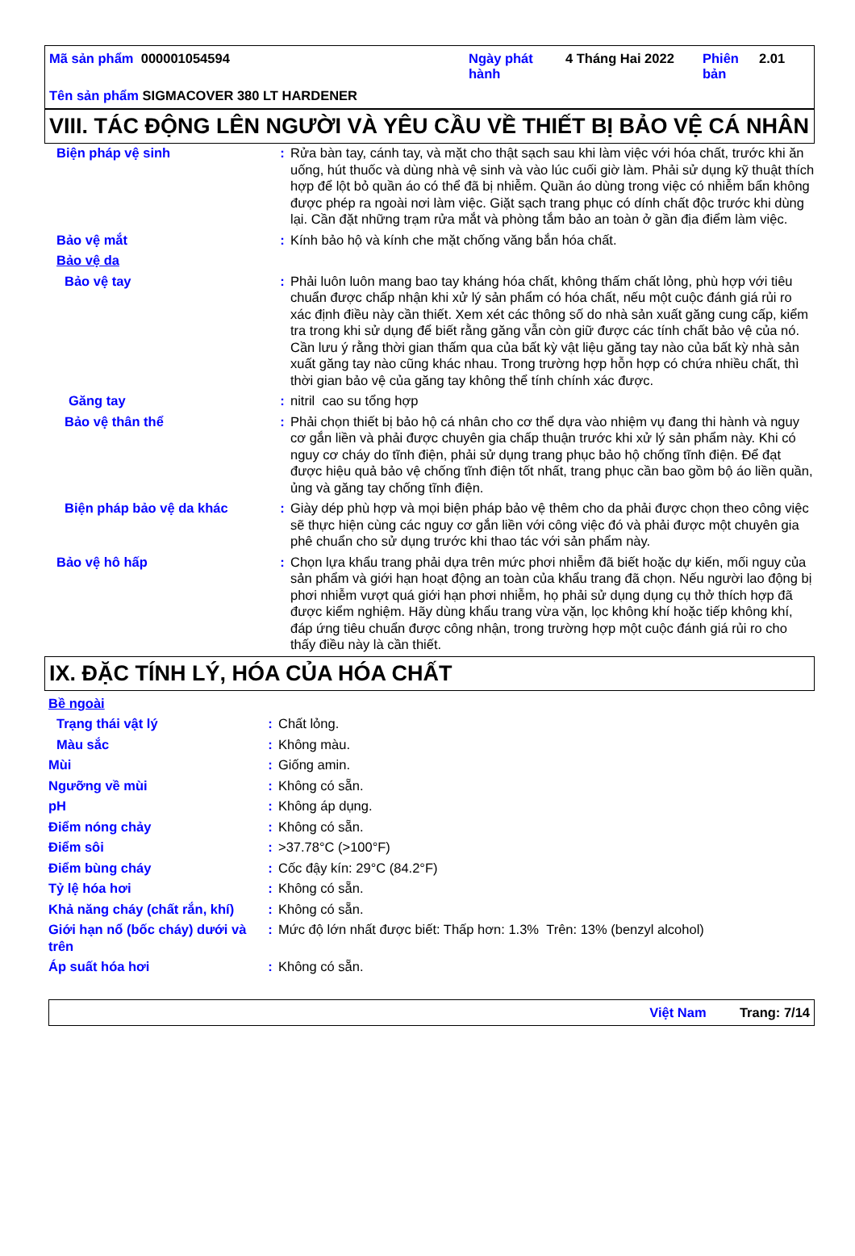Mã sản phẩm 000001054594 Ngày phát hành
4 Tháng Hai 2022 Phiên bản
2.01
Tên sản phẩm SIGMACOVER 380 LT HARDENER
VIII. TÁC ĐỘNG LÊN NGƯỜI VÀ YÊU CẦU VỀ THIẾT BỊ BẢO VỆ CÁ NHÂN
| Biện pháp vệ sinh | : | Rửa bàn tay, cánh tay, và mặt cho thật sạch sau khi làm việc với hóa chất, trước khi ăn uống, hút thuốc và dùng nhà vệ sinh và vào lúc cuối giờ làm. Phải sử dụng kỹ thuật thích hợp để lột bỏ quần áo có thể đã bị nhiễm. Quần áo dùng trong việc có nhiễm bẩn không được phép ra ngoài nơi làm việc. Giặt sạch trang phục có dính chất độc trước khi dùng lại. Cần đặt những trạm rửa mắt và phòng tắm bảo an toàn ở gần địa điểm làm việc. |
| Bảo vệ mắt | : | Kính bảo hộ và kính che mặt chống văng bắn hóa chất. |
| Bảo vệ da | | |
| Bảo vệ tay | : | Phải luôn luôn mang bao tay kháng hóa chất, không thấm chất lỏng, phù hợp với tiêu chuẩn được chấp nhận khi xử lý sản phẩm có hóa chất, nếu một cuộc đánh giá rủi ro xác định điều này cần thiết. Xem xét các thông số do nhà sản xuất găng cung cấp, kiểm tra trong khi sử dụng để biết rằng găng vẫn còn giữ được các tính chất bảo vệ của nó. Cần lưu ý rằng thời gian thấm qua của bất kỳ vật liệu găng tay nào của bất kỳ nhà sản xuất găng tay nào cũng khác nhau. Trong trường hợp hỗn hợp có chứa nhiều chất, thì thời gian bảo vệ của găng tay không thể tính chính xác được. |
| Găng tay | : | nitril cao su tổng hợp |
| Bảo vệ thân thể | : | Phải chọn thiết bị bảo hộ cá nhân cho cơ thể dựa vào nhiệm vụ đang thi hành và nguy cơ gắn liền và phải được chuyên gia chấp thuận trước khi xử lý sản phẩm này. Khi có nguy cơ cháy do tĩnh điện, phải sử dụng trang phục bảo hộ chống tĩnh điện. Để đạt được hiệu quả bảo vệ chống tĩnh điện tốt nhất, trang phục cần bao gồm bộ áo liền quần, ủng và găng tay chống tĩnh điện. |
| Biện pháp bảo vệ da khác | : | Giày dép phù hợp và mọi biện pháp bảo vệ thêm cho da phải được chọn theo công việc sẽ thực hiện cùng các nguy cơ gắn liền với công việc đó và phải được một chuyên gia phê chuẩn cho sử dụng trước khi thao tác với sản phẩm này. |
| Bảo vệ hô hấp | : | Chọn lựa khẩu trang phải dựa trên mức phơi nhiễm đã biết hoặc dự kiến, mối nguy của sản phẩm và giới hạn hoạt động an toàn của khẩu trang đã chọn. Nếu người lao động bị phơi nhiễm vượt quá giới hạn phơi nhiễm, họ phải sử dụng dụng cụ thở thích hợp đã được kiểm nghiệm. Hãy dùng khẩu trang vừa vặn, lọc không khí hoặc tiếp không khí, đáp ứng tiêu chuẩn được công nhận, trong trường hợp một cuộc đánh giá rủi ro cho thấy điều này là cần thiết. |
IX. ĐẶC TÍNH LÝ, HÓA CỦA HÓA CHẤT
| Bề ngoài | | |
| Trạng thái vật lý | : | Chất lỏng. |
| Màu sắc | : | Không màu. |
| Mùi | : | Giống amin. |
| Ngưỡng về mùi | : | Không có sẵn. |
| pH | : | Không áp dụng. |
| Điểm nóng chảy | : | Không có sẵn. |
| Điểm sôi | : | >37.78°C (>100°F) |
| Điểm bùng cháy | : | Cốc đậy kín: 29°C (84.2°F) |
| Tỷ lệ hóa hơi | : | Không có sẵn. |
| Khả năng cháy (chất rắn, khí) | : | Không có sẵn. |
| Giới hạn nổ (bốc cháy) dưới và trên | : | Mức độ lớn nhất được biết: Thấp hơn: 1.3% Trên: 13% (benzyl alcohol) |
| Áp suất hóa hơi | : | Không có sẵn. |
Việt Nam Trang: 7/14